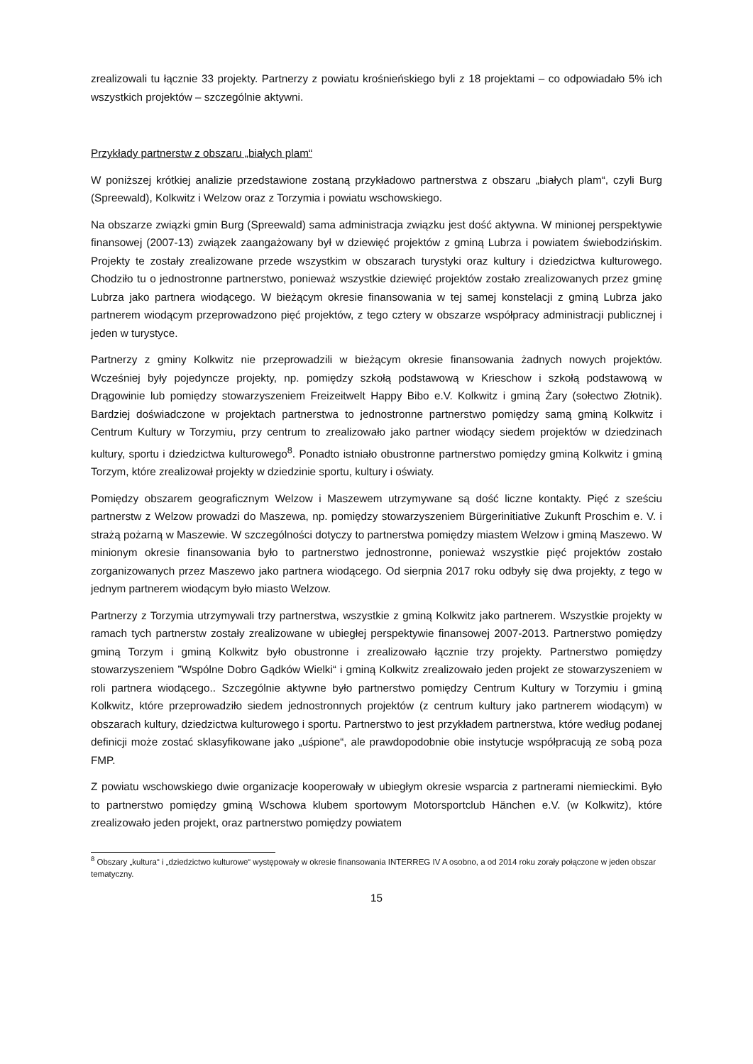zrealizowali tu łącznie 33 projekty. Partnerzy z powiatu krośnieńskiego byli z 18 projektami – co odpowiadało 5% ich wszystkich projektów – szczególnie aktywni.
Przykłady partnerstw z obszaru „białych plam“
W poniższej krótkiej analizie przedstawione zostaną przykładowo partnerstwa z obszaru „białych plam“, czyli Burg (Spreewald), Kolkwitz i Welzow oraz z Torzymia i powiatu wschowskiego.
Na obszarze związki gmin Burg (Spreewald) sama administracja związku jest dość aktywna. W minionej perspektywie finansowej (2007-13) związek zaangażowany był w dziewięć projektów z gminą Lubrza i powiatem świebodzińskim. Projekty te zostały zrealizowane przede wszystkim w obszarach turystyki oraz kultury i dziedzictwa kulturowego. Chodziło tu o jednostronne partnerstwo, ponieważ wszystkie dziewięć projektów zostało zrealizowanych przez gminę Lubrza jako partnera wiodącego. W bieżącym okresie finansowania w tej samej konstelacji z gminą Lubrza jako partnerem wiodącym przeprowadzono pięć projektów, z tego cztery w obszarze współpracy administracji publicznej i jeden w turystyce.
Partnerzy z gminy Kolkwitz nie przeprowadzili w bieżącym okresie finansowania żadnych nowych projektów. Wcześniej były pojedyncze projekty, np. pomiędzy szkołą podstawową w Krieschow i szkołą podstawową w Drągowinie lub pomiędzy stowarzyszeniem Freizeitwelt Happy Bibo e.V. Kolkwitz i gminą Żary (sołectwo Złotnik). Bardziej doświadczone w projektach partnerstwa to jednostronne partnerstwo pomiędzy samą gminą Kolkwitz i Centrum Kultury w Torzymiu, przy centrum to zrealizowało jako partner wiodący siedem projektów w dziedzinach kultury, sportu i dziedzictwa kulturowego<sup>8</sup>. Ponadto istniało obustronne partnerstwo pomiędzy gminą Kolkwitz i gminą Torzym, które zrealizował projekty w dziedzinie sportu, kultury i oświaty.
Pomiędzy obszarem geograficznym Welzow i Maszewem utrzymywane są dość liczne kontakty. Pięć z sześciu partnerstw z Welzow prowadzi do Maszewa, np. pomiędzy stowarzyszeniem Bürgerinitiative Zukunft Proschim e. V. i strażą pożarną w Maszewie. W szczególności dotyczy to partnerstwa pomiędzy miastem Welzow i gminą Maszewo. W minionym okresie finansowania było to partnerstwo jednostronne, ponieważ wszystkie pięć projektów zostało zorganizowanych przez Maszewo jako partnera wiodącego. Od sierpnia 2017 roku odbyły się dwa projekty, z tego w jednym partnerem wiodącym było miasto Welzow.
Partnerzy z Torzymia utrzymywali trzy partnerstwa, wszystkie z gminą Kolkwitz jako partnerem. Wszystkie projekty w ramach tych partnerstw zostały zrealizowane w ubiegłej perspektywie finansowej 2007-2013. Partnerstwo pomiędzy gminą Torzym i gminą Kolkwitz było obustronne i zrealizowało łącznie trzy projekty. Partnerstwo pomiędzy stowarzyszeniem ”Wspólne Dobro Gądków Wielki“ i gminą Kolkwitz zrealizowało jeden projekt ze stowarzyszeniem w roli partnera wiodącego.. Szczególnie aktywne było partnerstwo pomiędzy Centrum Kultury w Torzymiu i gminą Kolkwitz, które przeprowadziło siedem jednostronnych projektów (z centrum kultury jako partnerem wiodącym) w obszarach kultury, dziedzictwa kulturowego i sportu. Partnerstwo to jest przykładem partnerstwa, które według podanej definicji może zostać sklasyfikowane jako „uśpione“, ale prawdopodobnie obie instytucje współpracują ze sobą poza FMP.
Z powiatu wschowskiego dwie organizacje kooperowały w ubiegłym okresie wsparcia z partnerami niemieckimi. Było to partnerstwo pomiędzy gminą Wschowa klubem sportowym Motorsportclub Hänchen e.V. (w Kolkwitz), które zrealizowało jeden projekt, oraz partnerstwo pomiędzy powiatem
<sup>8</sup> Obszary „kultura“ i „dziedzictwo kulturowe“ występowały w okresie finansowania INTERREG IV A osobno, a od 2014 roku zorały połączone w jeden obszar tematyczny.
15